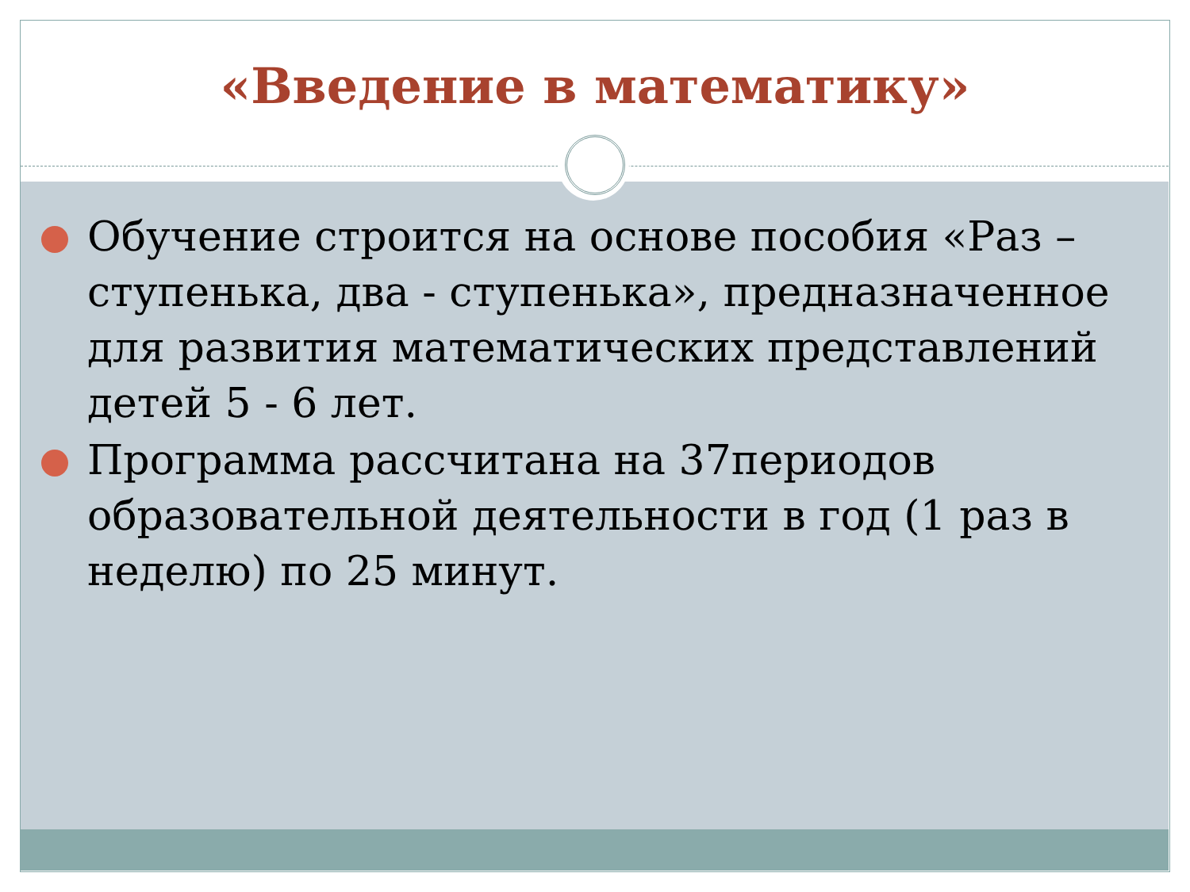«Введение в математику»
Обучение строится на основе пособия «Раз – ступенька, два - ступенька», предназначенное для развития математических представлений детей 5 - 6 лет.
Программа рассчитана на 37периодов образовательной деятельности в год (1 раз в неделю) по 25 минут.